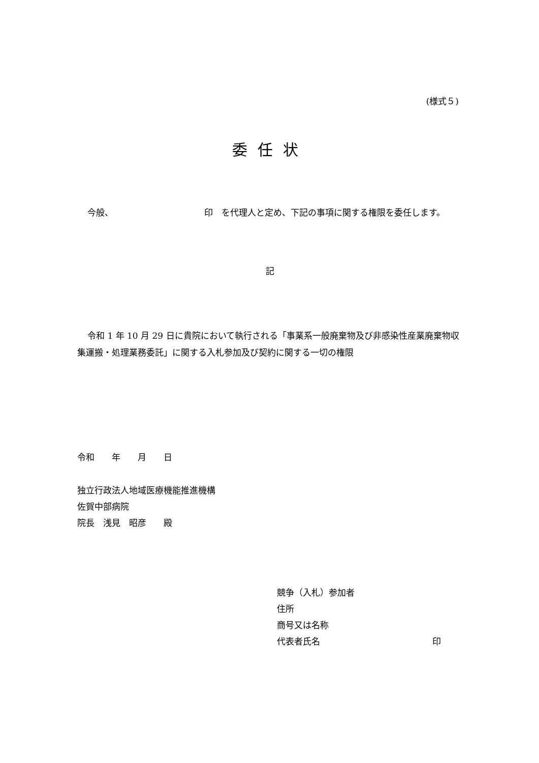(様式５)
委任状
今般、　　　　　　　　　　　印　を代理人と定め、下記の事項に関する権限を委任します。
記
令和 1 年 10 月 29 日に貴院において執行される「事業系一般廃棄物及び非感染性産業廃棄物収集運搬・処理業務委託」に関する入札参加及び契約に関する一切の権限
令和　　年　　月　　日
独立行政法人地域医療機能推進機構
佐賀中部病院
院長　浅見　昭彦　　殿
競争（入札）参加者
住所
商号又は名称
代表者氏名　　　　　　　　　　　　　印